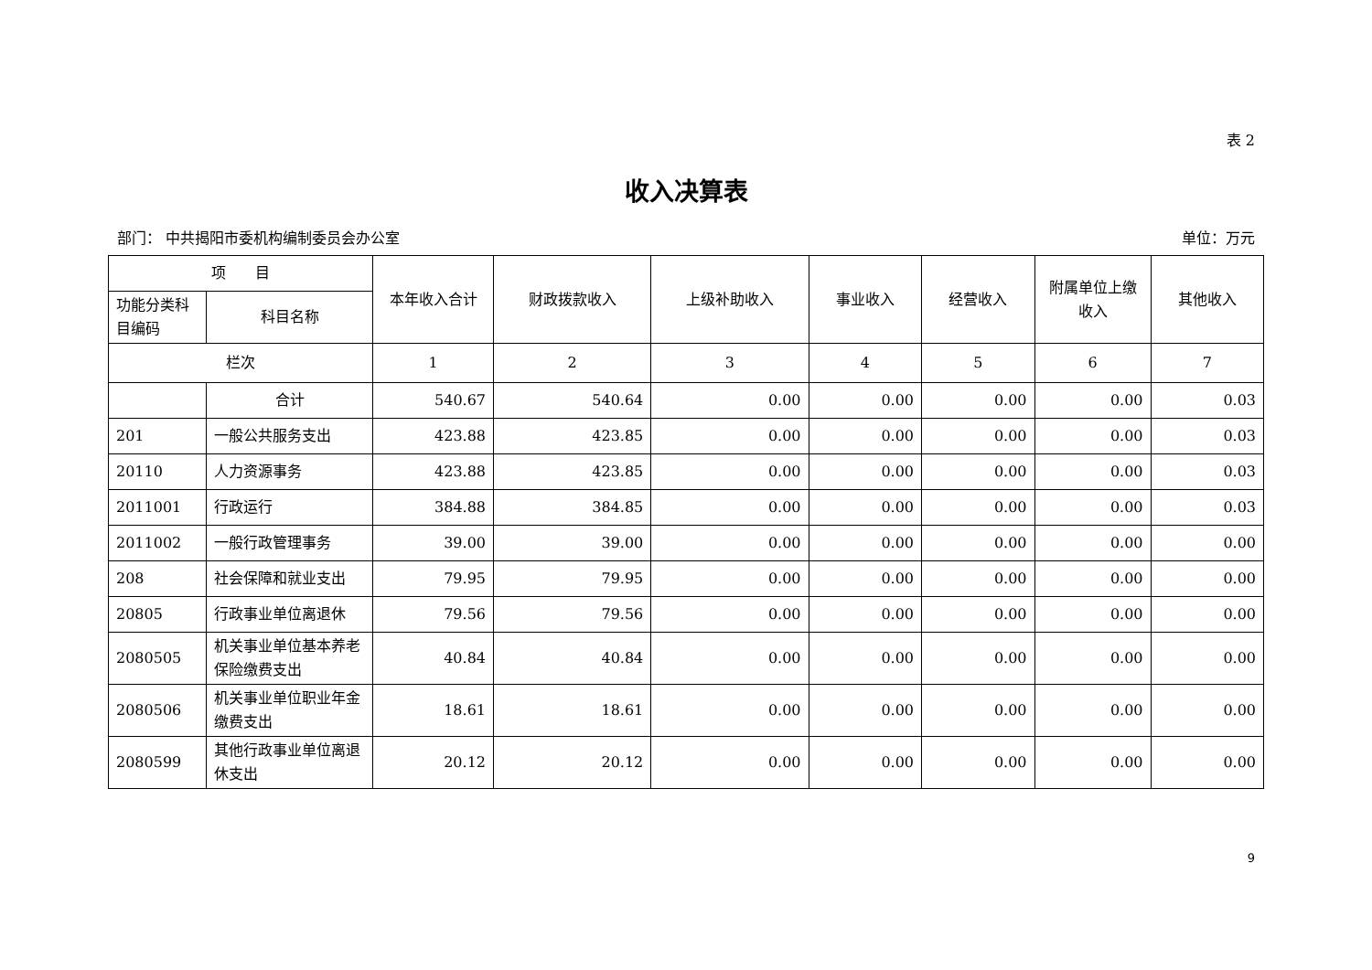表 2
收入决算表
部门： 中共揭阳市委机构编制委员会办公室 单位：万元
| 项 目 | | 本年收入合计 | 财政拨款收入 | 上级补助收入 | 事业收入 | 经营收入 | 附属单位上缴收入 | 其他收入 |
| --- | --- | --- | --- | --- | --- | --- | --- | --- |
| 功能分类科目编码 | 科目名称 | | | | | | | |
| 栏次 | | 1 | 2 | 3 | 4 | 5 | 6 | 7 |
| | 合计 | 540.67 | 540.64 | 0.00 | 0.00 | 0.00 | 0.00 | 0.03 |
| 201 | 一般公共服务支出 | 423.88 | 423.85 | 0.00 | 0.00 | 0.00 | 0.00 | 0.03 |
| 20110 | 人力资源事务 | 423.88 | 423.85 | 0.00 | 0.00 | 0.00 | 0.00 | 0.03 |
| 2011001 | 行政运行 | 384.88 | 384.85 | 0.00 | 0.00 | 0.00 | 0.00 | 0.03 |
| 2011002 | 一般行政管理事务 | 39.00 | 39.00 | 0.00 | 0.00 | 0.00 | 0.00 | 0.00 |
| 208 | 社会保障和就业支出 | 79.95 | 79.95 | 0.00 | 0.00 | 0.00 | 0.00 | 0.00 |
| 20805 | 行政事业单位离退休 | 79.56 | 79.56 | 0.00 | 0.00 | 0.00 | 0.00 | 0.00 |
| 2080505 | 机关事业单位基本养老保险缴费支出 | 40.84 | 40.84 | 0.00 | 0.00 | 0.00 | 0.00 | 0.00 |
| 2080506 | 机关事业单位职业年金缴费支出 | 18.61 | 18.61 | 0.00 | 0.00 | 0.00 | 0.00 | 0.00 |
| 2080599 | 其他行政事业单位离退休支出 | 20.12 | 20.12 | 0.00 | 0.00 | 0.00 | 0.00 | 0.00 |
9